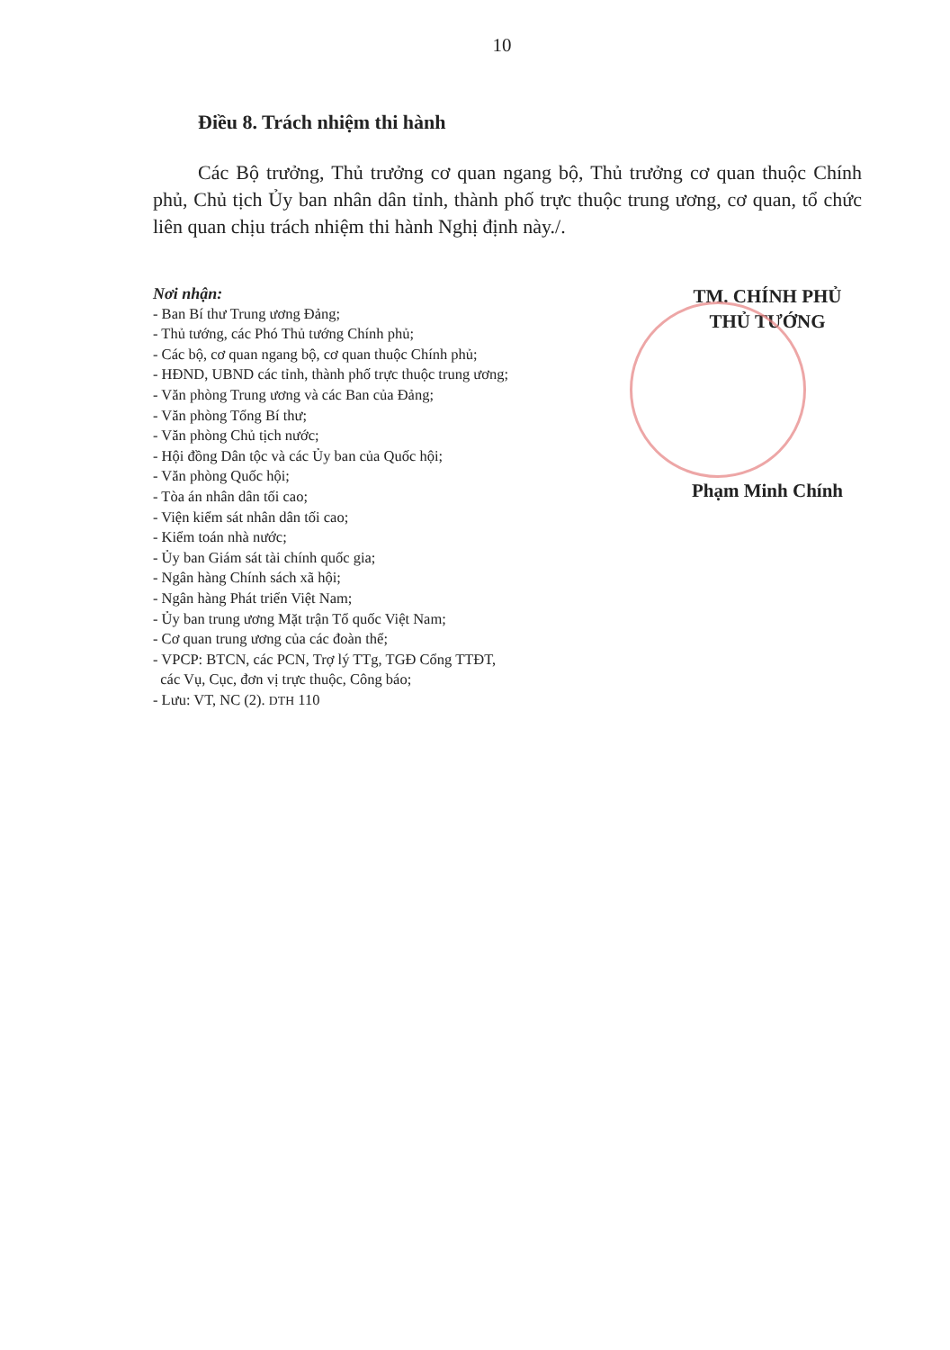10
Điều 8. Trách nhiệm thi hành
Các Bộ trưởng, Thủ trưởng cơ quan ngang bộ, Thủ trưởng cơ quan thuộc Chính phủ, Chủ tịch Ủy ban nhân dân tỉnh, thành phố trực thuộc trung ương, cơ quan, tổ chức liên quan chịu trách nhiệm thi hành Nghị định này./.
Nơi nhận:
- Ban Bí thư Trung ương Đảng;
- Thủ tướng, các Phó Thủ tướng Chính phủ;
- Các bộ, cơ quan ngang bộ, cơ quan thuộc Chính phủ;
- HĐND, UBND các tỉnh, thành phố trực thuộc trung ương;
- Văn phòng Trung ương và các Ban của Đảng;
- Văn phòng Tổng Bí thư;
- Văn phòng Chủ tịch nước;
- Hội đồng Dân tộc và các Ủy ban của Quốc hội;
- Văn phòng Quốc hội;
- Tòa án nhân dân tối cao;
- Viện kiểm sát nhân dân tối cao;
- Kiểm toán nhà nước;
- Ủy ban Giám sát tài chính quốc gia;
- Ngân hàng Chính sách xã hội;
- Ngân hàng Phát triển Việt Nam;
- Ủy ban trung ương Mặt trận Tổ quốc Việt Nam;
- Cơ quan trung ương của các đoàn thể;
- VPCP: BTCN, các PCN, Trợ lý TTg, TGĐ Cổng TTĐT,
các Vụ, Cục, đơn vị trực thuộc, Công báo;
- Lưu: VT, NC (2). DTH 110
TM. CHÍNH PHỦ
THỦ TƯỚNG
Phạm Minh Chính